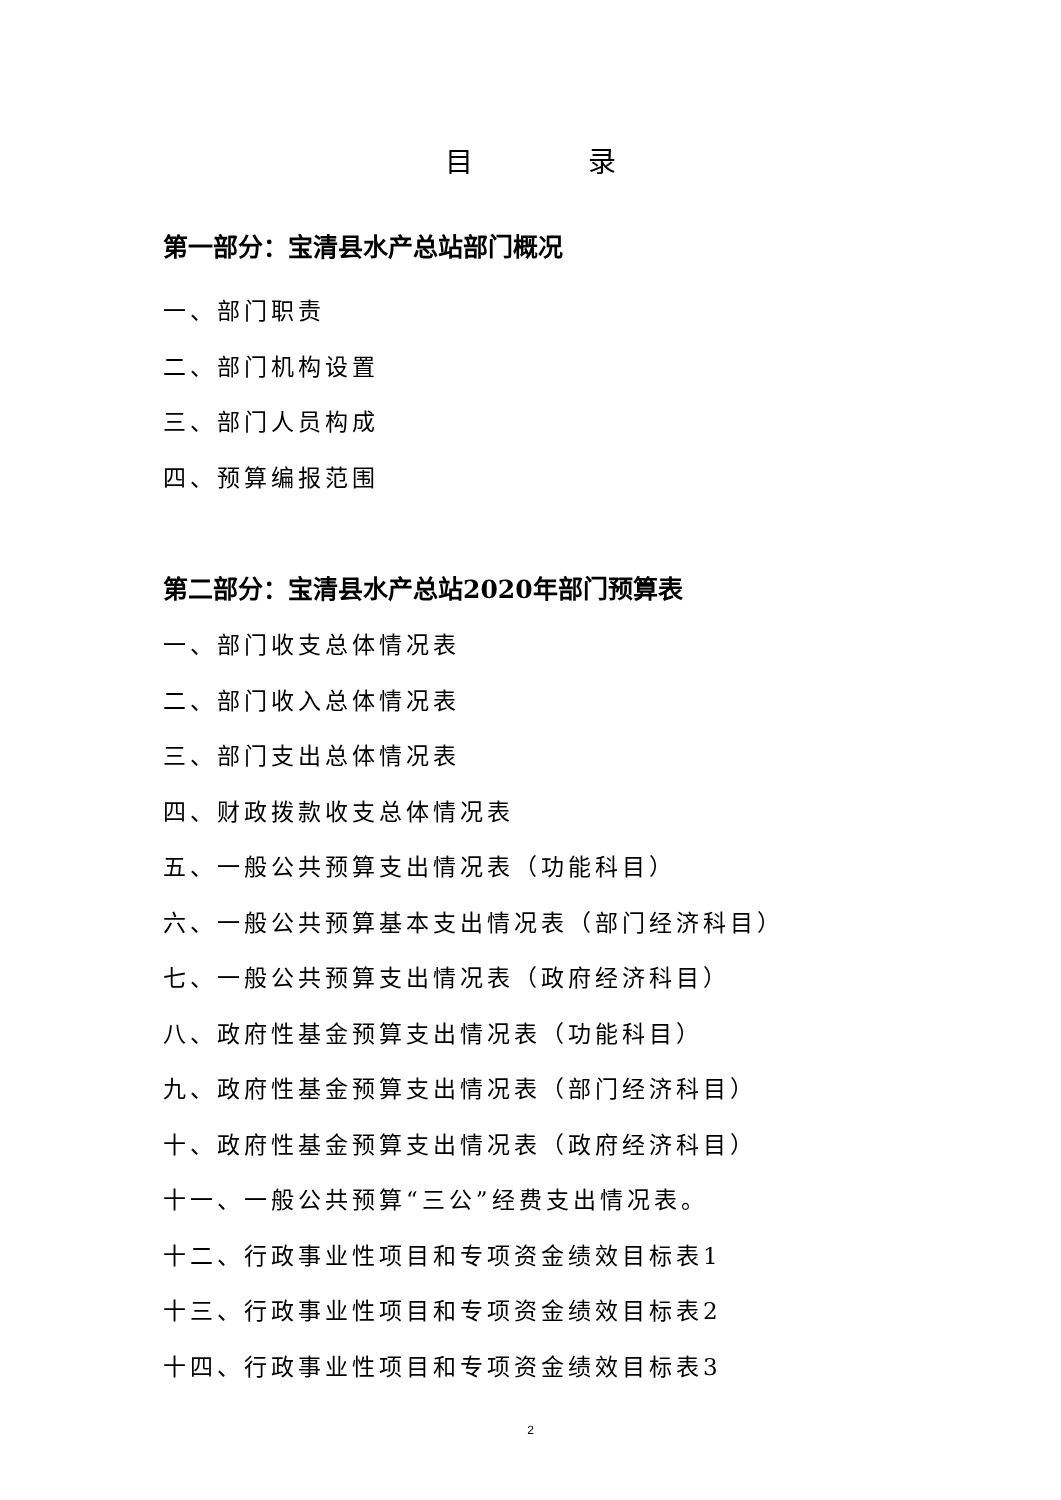目 录
第一部分：宝清县水产总站部门概况
一、部门职责
二、部门机构设置
三、部门人员构成
四、预算编报范围
第二部分：宝清县水产总站2020年部门预算表
一、部门收支总体情况表
二、部门收入总体情况表
三、部门支出总体情况表
四、财政拨款收支总体情况表
五、一般公共预算支出情况表（功能科目）
六、一般公共预算基本支出情况表（部门经济科目）
七、一般公共预算支出情况表（政府经济科目）
八、政府性基金预算支出情况表（功能科目）
九、政府性基金预算支出情况表（部门经济科目）
十、政府性基金预算支出情况表（政府经济科目）
十一、一般公共预算“三公”经费支出情况表。
十二、行政事业性项目和专项资金绩效目标表1
十三、行政事业性项目和专项资金绩效目标表2
十四、行政事业性项目和专项资金绩效目标表3
2